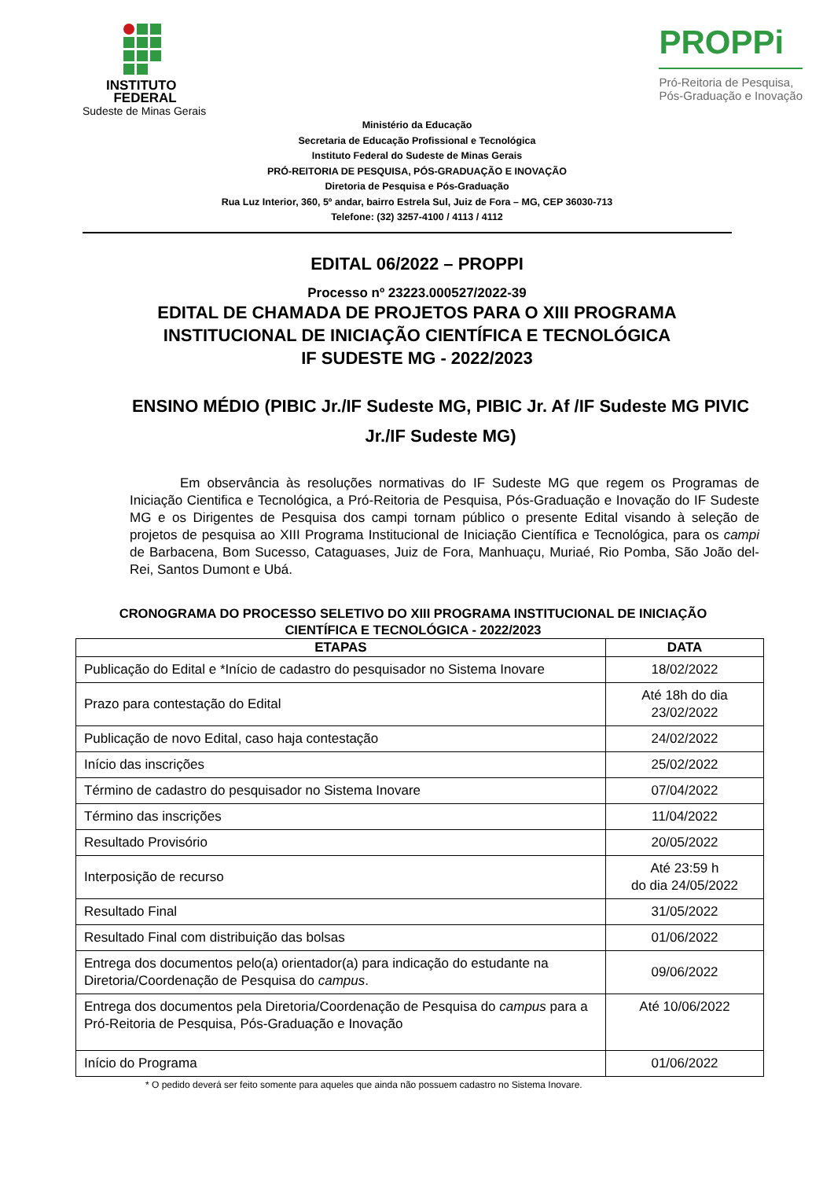INSTITUTO
FEDERAL
Sudeste de Minas Gerais
PROPPi
Pró-Reitoria de Pesquisa,
Pós-Graduação e Inovação
Ministério da Educação
Secretaria de Educação Profissional e Tecnológica
Instituto Federal do Sudeste de Minas Gerais
PRÓ-REITORIA DE PESQUISA, PÓS-GRADUAÇÃO E INOVAÇÃO
Diretoria de Pesquisa e Pós-Graduação
Rua Luz Interior, 360, 5º andar, bairro Estrela Sul, Juiz de Fora – MG, CEP 36030-713
Telefone: (32) 3257-4100 / 4113 / 4112
EDITAL 06/2022 – PROPPI
Processo nº 23223.000527/2022-39
EDITAL DE CHAMADA DE PROJETOS PARA O XIII PROGRAMA
INSTITUCIONAL DE INICIAÇÃO CIENTÍFICA E TECNOLÓGICA
IF SUDESTE MG - 2022/2023
ENSINO MÉDIO (PIBIC Jr./IF Sudeste MG, PIBIC Jr. Af /IF Sudeste MG PIVIC Jr./IF Sudeste MG)
Em observância às resoluções normativas do IF Sudeste MG que regem os Programas de Iniciação Cientifica e Tecnológica, a Pró-Reitoria de Pesquisa, Pós-Graduação e Inovação do IF Sudeste MG e os Dirigentes de Pesquisa dos campi tornam público o presente Edital visando à seleção de projetos de pesquisa ao XIII Programa Institucional de Iniciação Científica e Tecnológica, para os campi de Barbacena, Bom Sucesso, Cataguases, Juiz de Fora, Manhuaçu, Muriaé, Rio Pomba, São João del-Rei, Santos Dumont e Ubá.
CRONOGRAMA DO PROCESSO SELETIVO DO XIII PROGRAMA INSTITUCIONAL DE INICIAÇÃO CIENTÍFICA E TECNOLÓGICA - 2022/2023
| ETAPAS | DATA |
| --- | --- |
| Publicação do Edital e *Início de cadastro do pesquisador no Sistema Inovare | 18/02/2022 |
| Prazo para contestação do Edital | Até 18h do dia 23/02/2022 |
| Publicação de novo Edital, caso haja contestação | 24/02/2022 |
| Início das inscrições | 25/02/2022 |
| Término de cadastro do pesquisador no Sistema Inovare | 07/04/2022 |
| Término das inscrições | 11/04/2022 |
| Resultado Provisório | 20/05/2022 |
| Interposição de recurso | Até 23:59 h do dia 24/05/2022 |
| Resultado Final | 31/05/2022 |
| Resultado Final com distribuição das bolsas | 01/06/2022 |
| Entrega dos documentos pelo(a) orientador(a) para indicação do estudante na Diretoria/Coordenação de Pesquisa do campus . | 09/06/2022 |
| Entrega dos documentos pela Diretoria/Coordenação de Pesquisa do campus para a Pró-Reitoria de Pesquisa, Pós-Graduação e Inovação | Até 10/06/2022 |
| Início do Programa | 01/06/2022 |
* O pedido deverá ser feito somente para aqueles que ainda não possuem cadastro no Sistema Inovare.